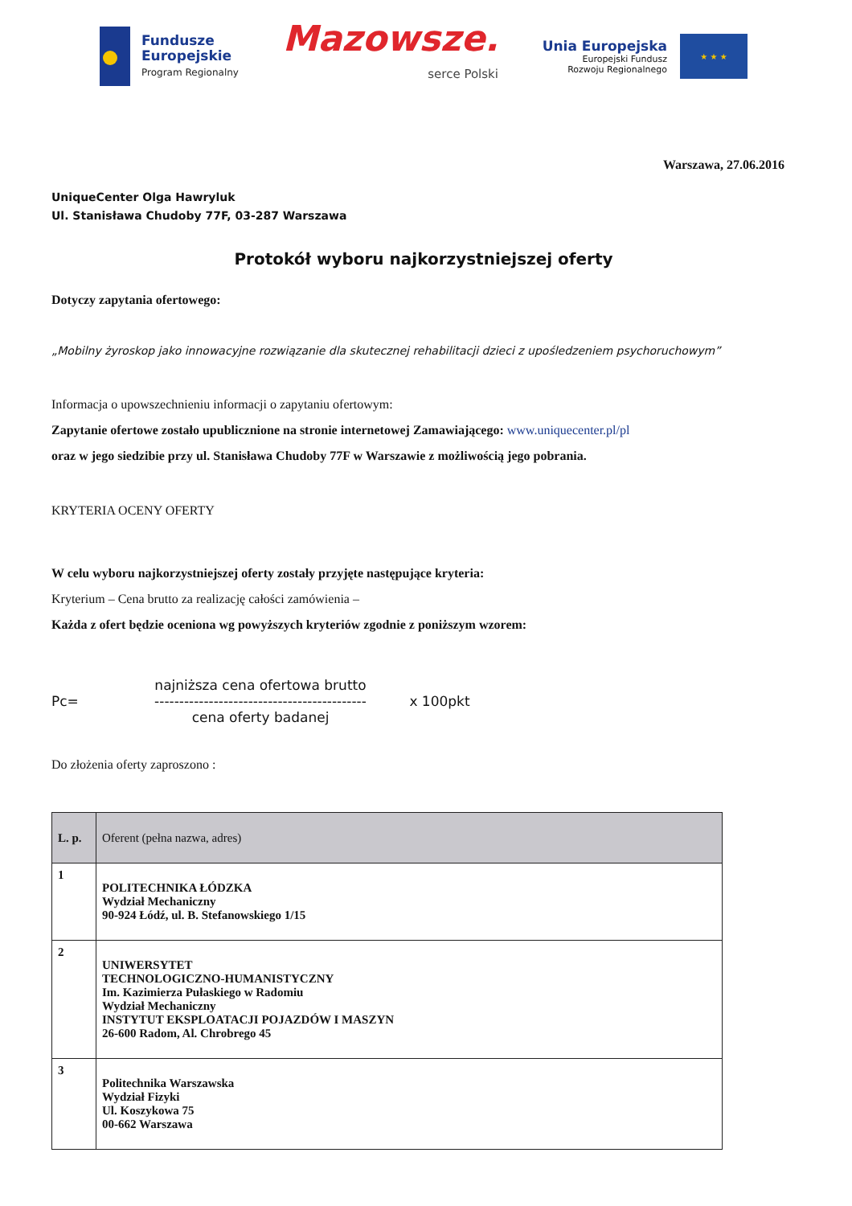Fundusze
Europejskie
Program Regionalny
Mazowsze.
serce Polski
Unia Europejska
Europejski Fundusz
Rozwoju Regionalnego
★ ★ ★
Warszawa, 27.06.2016
UniqueCenter Olga Hawryluk
Ul. Stanisława Chudoby 77F, 03-287 Warszawa
Protokół wyboru najkorzystniejszej oferty
Dotyczy zapytania ofertowego:
„Mobilny żyroskop jako innowacyjne rozwiązanie dla skutecznej rehabilitacji dzieci z upośledzeniem psychoruchowym”
Informacja o upowszechnieniu informacji o zapytaniu ofertowym:
Zapytanie ofertowe zostało upublicznione na stronie internetowej Zamawiającego: www.uniquecenter.pl/pl
oraz w jego siedzibie przy ul. Stanisława Chudoby 77F w Warszawie z możliwością jego pobrania.
KRYTERIA OCENY OFERTY
W celu wyboru najkorzystniejszej oferty zostały przyjęte następujące kryteria:
Kryterium – Cena brutto za realizację całości zamówienia –
Każda z ofert będzie oceniona wg powyższych kryteriów zgodnie z poniższym wzorem:
Pc=
najniższa cena ofertowa brutto
-------------------------------------------
cena oferty badanej
x 100pkt
Do złożenia oferty zaproszono :
| L. p. | Oferent (pełna nazwa, adres) |
| --- | --- |
| 1 | POLITECHNIKA ŁÓDZKA Wydział Mechaniczny 90-924 Łódź, ul. B. Stefanowskiego 1/15 |
| 2 | UNIWERSYTET TECHNOLOGICZNO-HUMANISTYCZNY Im. Kazimierza Pułaskiego w Radomiu Wydział Mechaniczny INSTYTUT EKSPLOATACJI POJAZDÓW I MASZYN 26-600 Radom, Al. Chrobrego 45 |
| 3 | Politechnika Warszawska Wydział Fizyki Ul. Koszykowa 75 00-662 Warszawa |